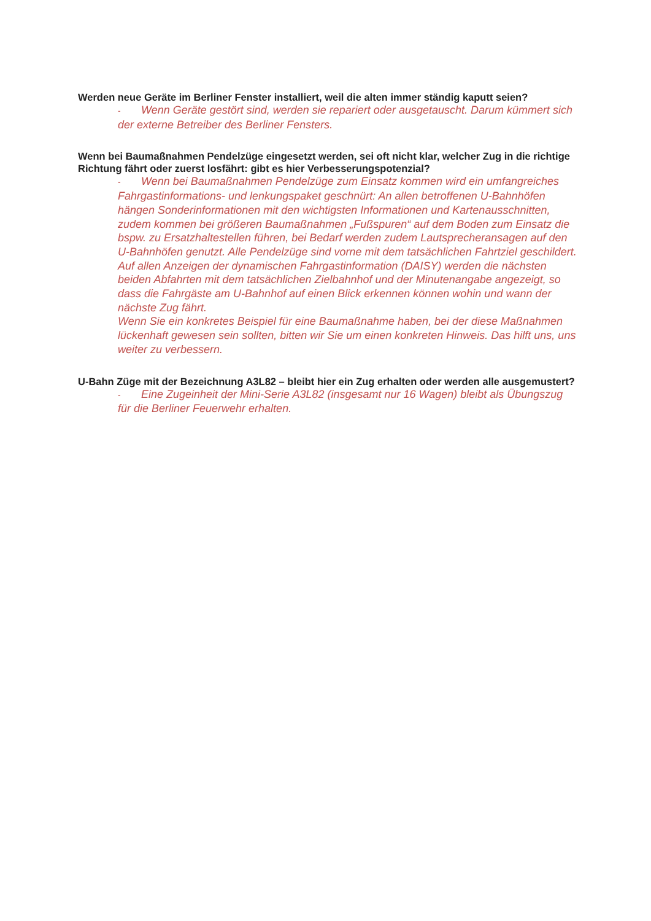Werden neue Geräte im Berliner Fenster installiert, weil die alten immer ständig kaputt seien?
- Wenn Geräte gestört sind, werden sie repariert oder ausgetauscht. Darum kümmert sich der externe Betreiber des Berliner Fensters.
Wenn bei Baumaßnahmen Pendelzüge eingesetzt werden, sei oft nicht klar, welcher Zug in die richtige Richtung fährt oder zuerst losfährt: gibt es hier Verbesserungspotenzial?
- Wenn bei Baumaßnahmen Pendelzüge zum Einsatz kommen wird ein umfangreiches Fahrgastinformations- und lenkungspaket geschnürt: An allen betroffenen U-Bahnhöfen hängen Sonderinformationen mit den wichtigsten Informationen und Kartenausschnitten, zudem kommen bei größeren Baumaßnahmen „Fußspuren“ auf dem Boden zum Einsatz die bspw. zu Ersatzhaltestellen führen, bei Bedarf werden zudem Lautsprecheransagen auf den U-Bahnhöfen genutzt. Alle Pendelzüge sind vorne mit dem tatsächlichen Fahrtziel geschildert. Auf allen Anzeigen der dynamischen Fahrgastinformation (DAISY) werden die nächsten beiden Abfahrten mit dem tatsächlichen Zielbahnhof und der Minutenangabe angezeigt, so dass die Fahrgäste am U-Bahnhof auf einen Blick erkennen können wohin und wann der nächste Zug fährt.
Wenn Sie ein konkretes Beispiel für eine Baumaßnahme haben, bei der diese Maßnahmen lückenhaft gewesen sein sollten, bitten wir Sie um einen konkreten Hinweis. Das hilft uns, uns weiter zu verbessern.
U-Bahn Züge mit der Bezeichnung A3L82 – bleibt hier ein Zug erhalten oder werden alle ausgemustert?
- Eine Zugeinheit der Mini-Serie A3L82 (insgesamt nur 16 Wagen) bleibt als Übungszug für die Berliner Feuerwehr erhalten.